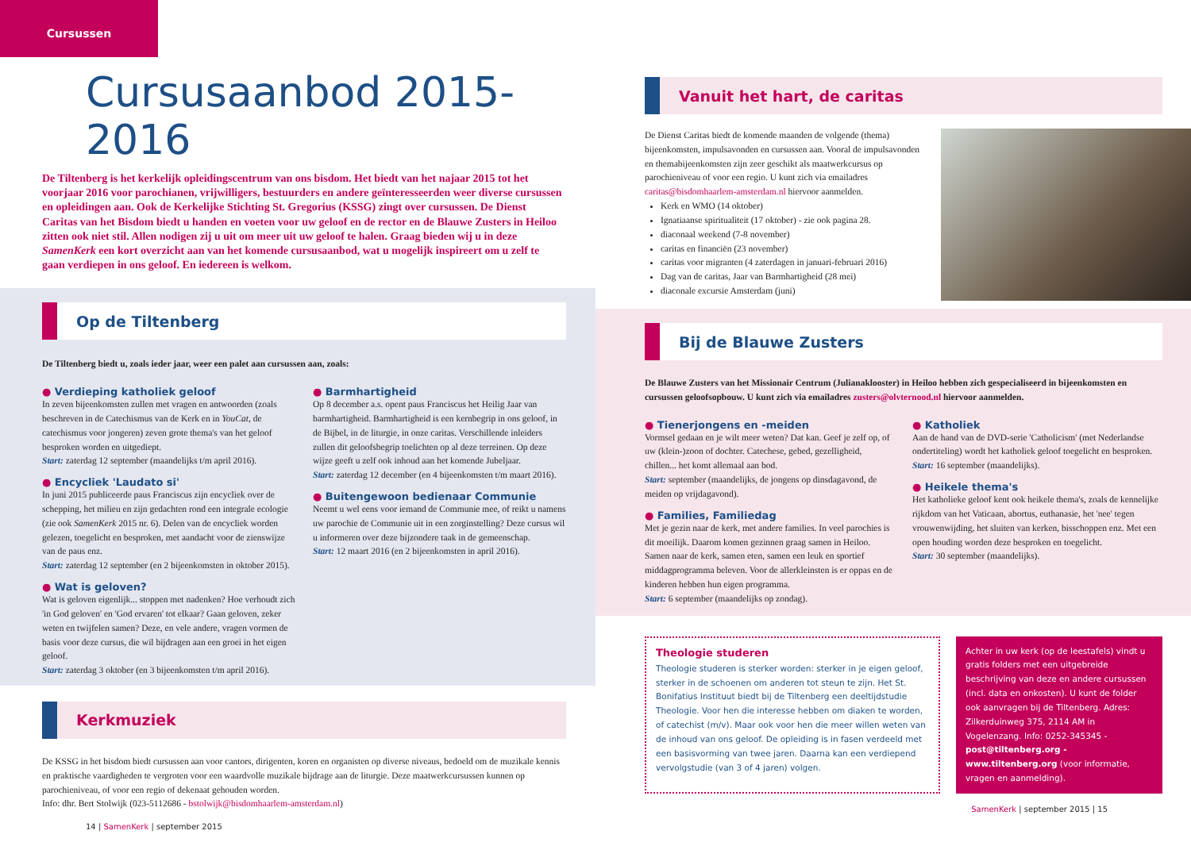Cursussen
Cursusaanbod 2015-2016
De Tiltenberg is het kerkelijk opleidingscentrum van ons bisdom. Het biedt van het najaar 2015 tot het voorjaar 2016 voor parochianen, vrijwilligers, bestuurders en andere geïnteresseerden weer diverse cursussen en opleidingen aan. Ook de Kerkelijke Stichting St. Gregorius (KSSG) zingt over cursussen. De Dienst Caritas van het Bisdom biedt u handen en voeten voor uw geloof en de rector en de Blauwe Zusters in Heiloo zitten ook niet stil. Allen nodigen zij u uit om meer uit uw geloof te halen. Graag bieden wij u in deze SamenKerk een kort overzicht aan van het komende cursusaanbod, wat u mogelijk inspireert om u zelf te gaan verdiepen in ons geloof. En iedereen is welkom.
Op de Tiltenberg
De Tiltenberg biedt u, zoals ieder jaar, weer een palet aan cursussen aan, zoals:
● Verdieping katholiek geloof
In zeven bijeenkomsten zullen met vragen en antwoorden (zoals beschreven in de Catechismus van de Kerk en in YouCat, de catechismus voor jongeren) zeven grote thema's van het geloof besproken worden en uitgediept.
Start: zaterdag 12 september (maandelijks t/m april 2016).
● Encycliek 'Laudato si'
In juni 2015 publiceerde paus Franciscus zijn encycliek over de schepping, het milieu en zijn gedachten rond een integrale ecologie (zie ook SamenKerk 2015 nr. 6). Delen van de encycliek worden gelezen, toegelicht en besproken, met aandacht voor de zienswijze van de paus enz.
Start: zaterdag 12 september (en 2 bijeenkomsten in oktober 2015).
● Wat is geloven?
Wat is geloven eigenlijk... stoppen met nadenken? Hoe verhoudt zich 'in God geloven' en 'God ervaren' tot elkaar? Gaan geloven, zeker weten en twijfelen samen? Deze, en vele andere, vragen vormen de basis voor deze cursus, die wil bijdragen aan een groei in het eigen geloof.
Start: zaterdag 3 oktober (en 3 bijeenkomsten t/m april 2016).
● Barmhartigheid
Op 8 december a.s. opent paus Franciscus het Heilig Jaar van barmhartigheid. Barmhartigheid is een kernbegrip in ons geloof, in de Bijbel, in de liturgie, in onze caritas. Verschillende inleiders zullen dit geloofsbegrip toelichten op al deze terreinen. Op deze wijze geeft u zelf ook inhoud aan het komende Jubeljaar.
Start: zaterdag 12 december (en 4 bijeenkomsten t/m maart 2016).
● Buitengewoon bedienaar Communie
Neemt u wel eens voor iemand de Communie mee, of reikt u namens uw parochie de Communie uit in een zorginstelling? Deze cursus wil u informeren over deze bijzondere taak in de gemeenschap.
Start: 12 maart 2016 (en 2 bijeenkomsten in april 2016).
Kerkmuziek
De KSSG in het bisdom biedt cursussen aan voor cantors, dirigenten, koren en organisten op diverse niveaus, bedoeld om de muzikale kennis en praktische vaardigheden te vergroten voor een waardvolle muzikale bijdrage aan de liturgie. Deze maatwerkcursussen kunnen op parochieniveau, of voor een regio of dekenaat gehouden worden.
Info: dhr. Bert Stolwijk (023-5112686 - bstolwijk@bisdomhaarlem-amsterdam.nl)
14 | SamenKerk | september 2015
Vanuit het hart, de caritas
De Dienst Caritas biedt de komende maanden de volgende (thema) bijeenkomsten, impulsavonden en cursussen aan. Vooral de impulsavonden en themabijeenkomsten zijn zeer geschikt als maatwerkcursus op parochieniveau of voor een regio. U kunt zich via emailadres caritas@bisdomhaarlem-amsterdam.nl hiervoor aanmelden.
Kerk en WMO (14 oktober)
Ignatiaanse spiritualiteit (17 oktober) - zie ook pagina 28.
diaconaal weekend (7-8 november)
caritas en financiën (23 november)
caritas voor migranten (4 zaterdagen in januari-februari 2016)
Dag van de caritas, Jaar van Barmhartigheid (28 mei)
diaconale excursie Amsterdam (juni)
Bij de Blauwe Zusters
De Blauwe Zusters van het Missionair Centrum (Julianaklooster) in Heiloo hebben zich gespecialiseerd in bijeenkomsten en cursussen geloofsopbouw. U kunt zich via emailadres zusters@olvternood.nl hiervoor aanmelden.
● Tienerjongens en -meiden
Vormsel gedaan en je wilt meer weten? Dat kan. Geef je zelf op, of uw (klein-)zoon of dochter. Catechese, gebed, gezelligheid, chillen... het komt allemaal aan bod.
Start: september (maandelijks, de jongens op dinsdagavond, de meiden op vrijdagavond).
● Families, Familiedag
Met je gezin naar de kerk, met andere families. In veel parochies is dit moeilijk. Daarom komen gezinnen graag samen in Heiloo. Samen naar de kerk, samen eten, samen een leuk en sportief middagprogramma beleven. Voor de allerkleinsten is er oppas en de kinderen hebben hun eigen programma.
Start: 6 september (maandelijks op zondag).
● Katholiek
Aan de hand van de DVD-serie 'Catholicism' (met Nederlandse ondertiteling) wordt het katholiek geloof toegelicht en besproken.
Start: 16 september (maandelijks).
● Heikele thema's
Het katholieke geloof kent ook heikele thema's, zoals de kennelijke rijkdom van het Vaticaan, abortus, euthanasie, het 'nee' tegen vrouwenwijding, het sluiten van kerken, bisschoppen enz. Met een open houding worden deze besproken en toegelicht.
Start: 30 september (maandelijks).
Theologie studeren
Theologie studeren is sterker worden: sterker in je eigen geloof, sterker in de schoenen om anderen tot steun te zijn. Het St. Bonifatius Instituut biedt bij de Tiltenberg een deeltijdstudie Theologie. Voor hen die interesse hebben om diaken te worden, of catechist (m/v). Maar ook voor hen die meer willen weten van de inhoud van ons geloof. De opleiding is in fasen verdeeld met een basisvorming van twee jaren. Daarna kan een verdiepend vervolgstudie (van 3 of 4 jaren) volgen.
Achter in uw kerk (op de leestafels) vindt u gratis folders met een uitgebreide beschrijving van deze en andere cursussen (incl. data en onkosten). U kunt de folder ook aanvragen bij de Tiltenberg. Adres: Zilkerduinweg 375, 2114 AM in Vogelenzang. Info: 0252-345345 - post@tiltenberg.org - www.tiltenberg.org (voor informatie, vragen en aanmelding).
SamenKerk | september 2015 | 15